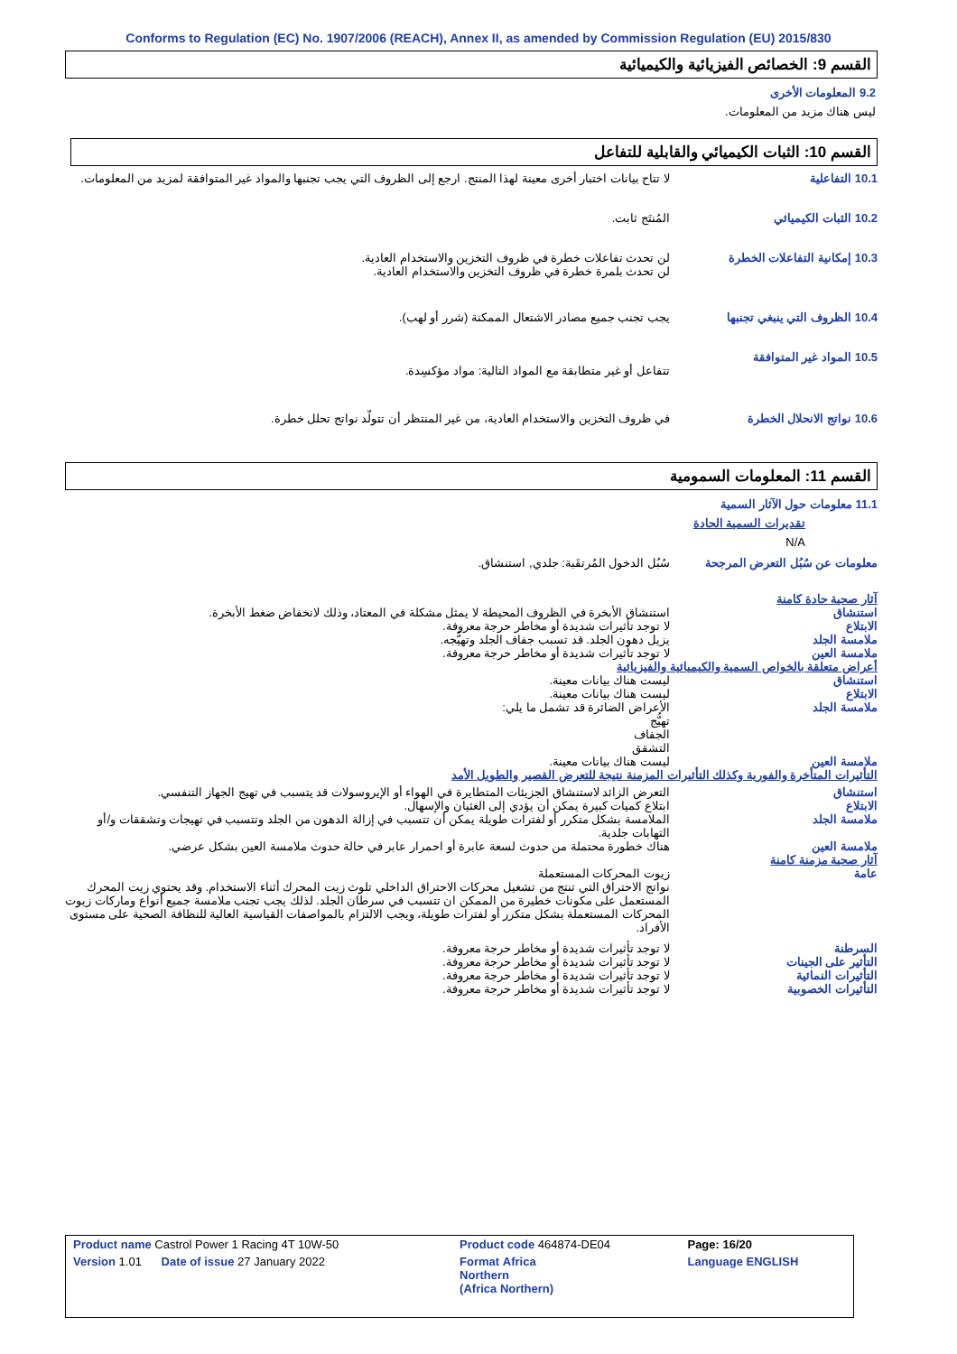Conforms to Regulation (EC) No. 1907/2006 (REACH), Annex II, as amended by Commission Regulation (EU) 2015/830
القسم 9: الخصائص الفيزيائية والكيميائية
9.2 المعلومات الأخرى
ليس هناك مزيد من المعلومات.
القسم 10: الثبات الكيميائي والقابلية للتفاعل
10.1 التفاعلية لا تتاح بيانات اختبار أخرى معينة لهذا المنتج. ارجع إلى الظروف التي يجب تجنبها والمواد غير المتوافقة لمزيد من المعلومات.
10.2 الثبات الكيميائي المُنتَج ثابت.
10.3 إمكانية التفاعلات الخطرة
لن تحدث تفاعلات خطرة في ظروف التخزين والاستخدام العادية.
لن تحدث بلمرة خطرة في ظروف التخزين والاستخدام العادية.
10.4 الظروف التي ينبغي تجنبها
يجب تجنب جميع مصادر الاشتعال الممكنة (شرر أو لهب).
10.5 المواد غير المتوافقة
تتفاعل أو غير متطابقة مع المواد التالية: مواد مؤكسِدة.
10.6 نواتج الانحلال الخطرة
في ظروف التخزين والاستخدام العادية، من غير المنتظر أن تتولّد نواتج تحلل خطرة.
القسم 11: المعلومات السمومية
11.1 معلومات حول الآثار السمية
تقديرات السمية الحادة
N/A
معلومات عن سُبُل التعرض المرجحة
سُبُل الدخول المُرتقَبة: جلدي, استنشاق.
آثار صحية حادة كامنة
استنشاق استنشاق الأبخرة في الظروف المحيطة لا يمثل مشكلة في المعتاد، وذلك لانخفاض ضغط الأبخرة.
الابتلاع لا توجد تأثيرات شديدة أو مخاطر حرجة معروفة.
ملامسة الجلد يزيل دهون الجلد. قد تسبب جفاف الجلد وتهيُّجه.
ملامسة العين لا توجد تأثيرات شديدة أو مخاطر حرجة معروفة.
أعراض متعلقة بالخواص السمية والكيميائية والفيزيائية
استنشاق ليست هناك بيانات معينة.
الابتلاع ليست هناك بيانات معينة.
ملامسة الجلد الأعراض الضائرة قد تشمل ما يلي:
تهيُّج
الجفاف
التشقق
ملامسة العين ليست هناك بيانات معينة.
التأثيرات المتأخرة والفورية وكذلك التأثيرات المزمنة نتيجة للتعرض القصير والطويل الأمد
استنشاق التعرض الزائد لاستنشاق الجزيئات المتطايرة في الهواء أو الإيروسولات قد يتسبب في تهيج الجهاز التنفسي.
الابتلاع ابتلاع كميات كبيرة يمكن أن يؤدي إلى الغثيان والإسهال.
ملامسة الجلد الملامسة بشكل متكرر أو لفترات طويلة يمكن أن تتسبب في إزالة الدهون من الجلد وتتسبب في تهيجات وتشققات و/أو التهابات جلدية.
ملامسة العين هناك خطورة محتملة من حدوث لسعة عابرة أو احمرار عابر في حالة حدوث ملامسة العين بشكل عرضي.
آثار صحية مزمنة كامنة
عامة زيوت المحركات المستعملة
نواتج الاحتراق التي تنتج من تشغيل محركات الاحتراق الداخلي تلوث زيت المحرك أثناء الاستخدام. وقد يحتوي زيت المحرك المستعمل على مكونات خطيرة من الممكن ان تتسبب في سرطان الجلد. لذلك يجب تجنب ملامسة جميع أنواع وماركات زيوت المحركات المستعملة بشكل متكرر أو لفترات طويلة، ويجب الالتزام بالمواصفات القياسية العالية للنظافة الصحية على مستوى الأفراد.
السرطنة لا توجد تأثيرات شديدة أو مخاطر حرجة معروفة.
التأثير على الجينات لا توجد تأثيرات شديدة أو مخاطر حرجة معروفة.
التأثيرات النمائية لا توجد تأثيرات شديدة أو مخاطر حرجة معروفة.
التأثيرات الخصوبية لا توجد تأثيرات شديدة أو مخاطر حرجة معروفة.
| Product name Castrol Power 1 Racing 4T 10W-50 | Product code 464874-DE04 | Page: 16/20 |
| Version 1.01 Date of issue 27 January 2022 | Format Africa Northern (Africa Northern) | Language ENGLISH |